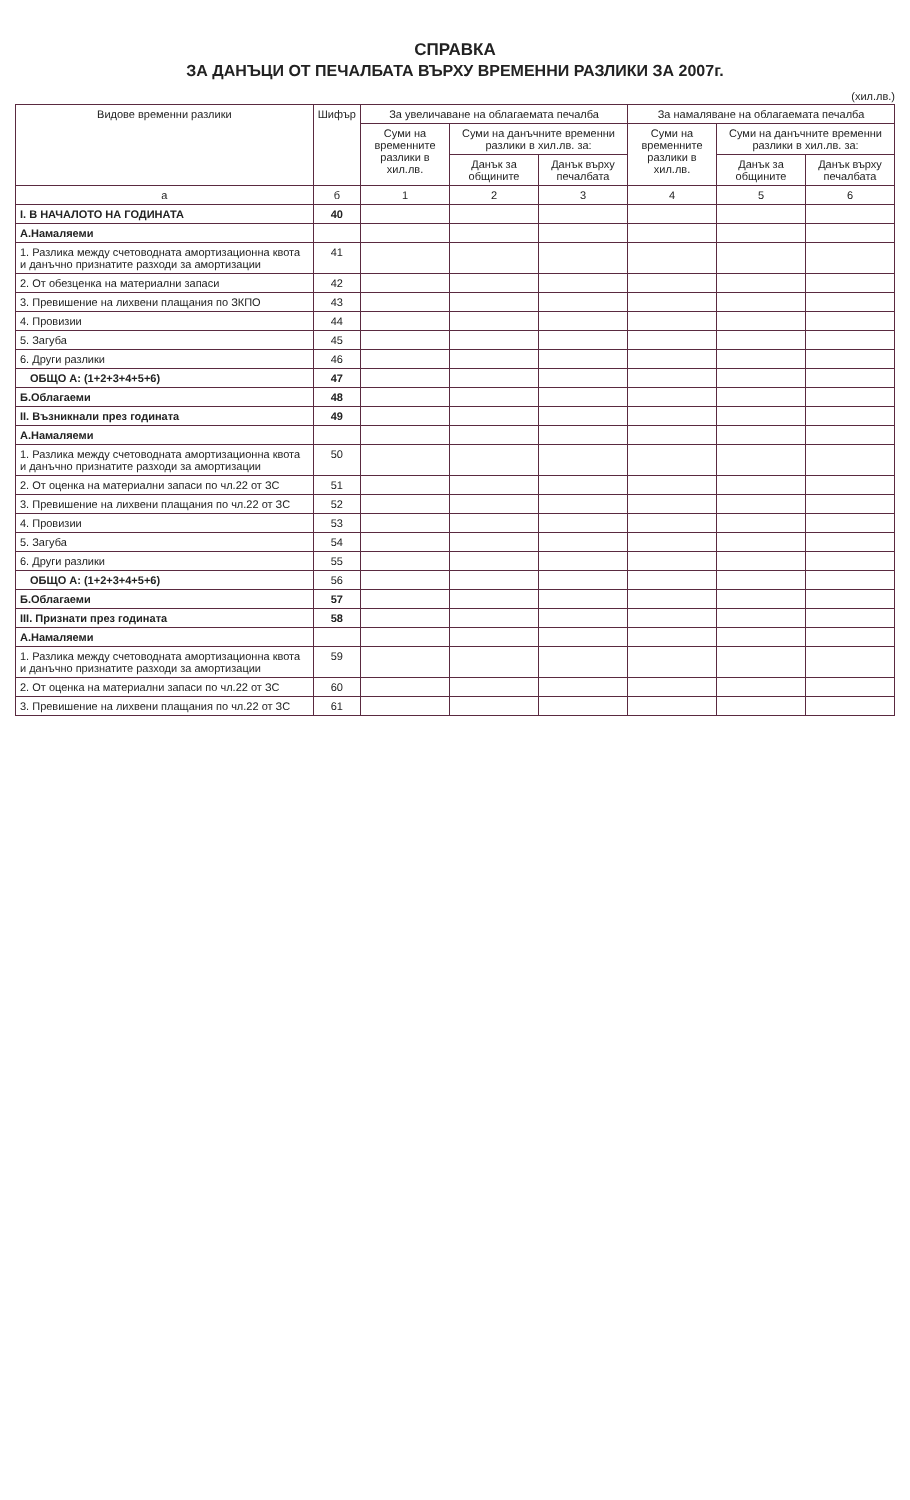СПРАВКА
ЗА ДАНЪЦИ ОТ ПЕЧАЛБАТА ВЪРХУ ВРЕМЕННИ РАЗЛИКИ ЗА 2007г.
(хил.лв.)
| Видове временни разлики | Шифър | За увеличаване на облагаемата печалба | | | За намаляване на облагаемата печалба | | |
| --- | --- | --- | --- | --- | --- | --- | --- |
| | | Суми на временните разлики в хил.лв. | Суми на данъчните временни разлики в хил.лв. за: | | Суми на временните разлики в хил.лв. | Суми на данъчните временни разлики в хил.лв. за: | |
| | | | Данък за общините | Данък върху печалбата | | Данък за общините | Данък върху печалбата |
| а | б | 1 | 2 | 3 | 4 | 5 | 6 |
| I. В НАЧАЛОТО НА ГОДИНАТА | 40 | | | | | | |
| А.Намаляеми | | | | | | | |
| 1. Разлика между счетоводната амортизационна квота и данъчно признатите разходи за амортизации | 41 | | | | | | |
| 2. От обезценка на материални запаси | 42 | | | | | | |
| 3. Превишение на лихвени плащания по ЗКПО | 43 | | | | | | |
| 4. Провизии | 44 | | | | | | |
| 5. Загуба | 45 | | | | | | |
| 6. Други разлики | 46 | | | | | | |
| ОБЩО А: (1+2+3+4+5+6) | 47 | | | | | | |
| Б.Облагаеми | 48 | | | | | | |
| II. Възникнали през годината | 49 | | | | | | |
| А.Намаляеми | | | | | | | |
| 1. Разлика между счетоводната амортизационна квота и данъчно признатите разходи за амортизации | 50 | | | | | | |
| 2. От оценка на материални запаси по чл.22 от ЗС | 51 | | | | | | |
| 3. Превишение на лихвени плащания по чл.22 от ЗС | 52 | | | | | | |
| 4. Провизии | 53 | | | | | | |
| 5. Загуба | 54 | | | | | | |
| 6. Други разлики | 55 | | | | | | |
| ОБЩО А: (1+2+3+4+5+6) | 56 | | | | | | |
| Б.Облагаеми | 57 | | | | | | |
| III. Признати през годината | 58 | | | | | | |
| А.Намаляеми | | | | | | | |
| 1. Разлика между счетоводната амортизационна квота и данъчно признатите разходи за амортизации | 59 | | | | | | |
| 2. От оценка на материални запаси по чл.22 от ЗС | 60 | | | | | | |
| 3. Превишение на лихвени плащания по чл.22 от ЗС | 61 | | | | | | |